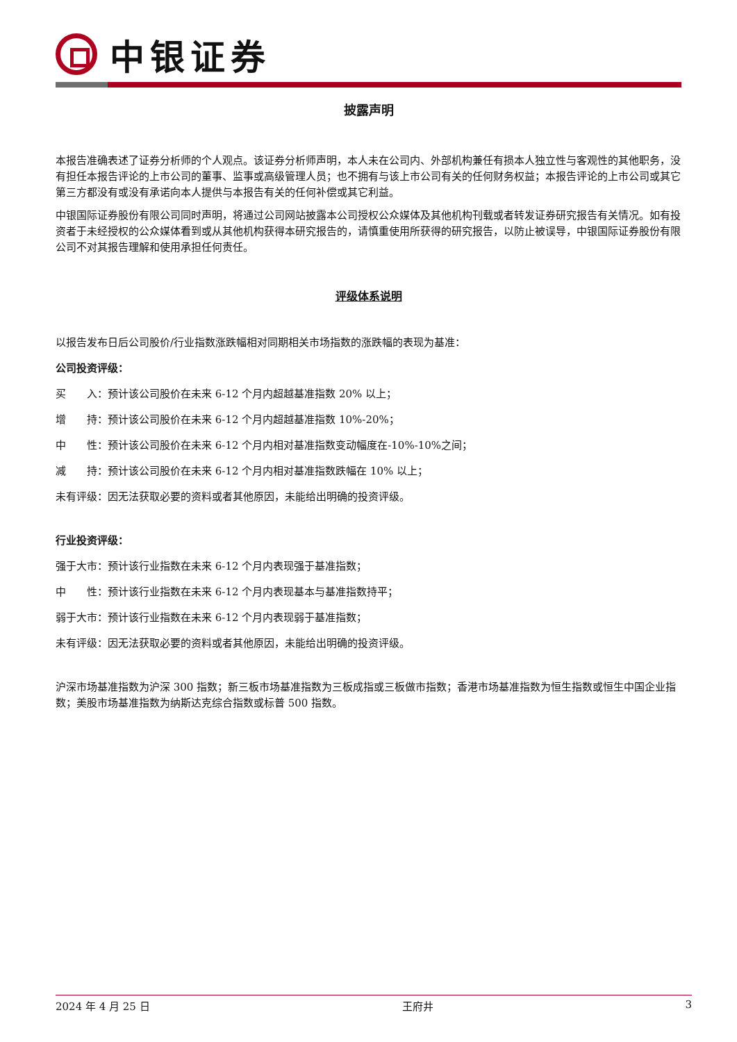中银证券
披露声明
本报告准确表述了证券分析师的个人观点。该证券分析师声明，本人未在公司内、外部机构兼任有损本人独立性与客观性的其他职务，没有担任本报告评论的上市公司的董事、监事或高级管理人员；也不拥有与该上市公司有关的任何财务权益；本报告评论的上市公司或其它第三方都没有或没有承诺向本人提供与本报告有关的任何补偿或其它利益。
中银国际证券股份有限公司同时声明，将通过公司网站披露本公司授权公众媒体及其他机构刊载或者转发证券研究报告有关情况。如有投资者于未经授权的公众媒体看到或从其他机构获得本研究报告的，请慎重使用所获得的研究报告，以防止被误导，中银国际证券股份有限公司不对其报告理解和使用承担任何责任。
评级体系说明
以报告发布日后公司股价/行业指数涨跌幅相对同期相关市场指数的涨跌幅的表现为基准：
公司投资评级：
买　　入：预计该公司股价在未来 6-12 个月内超越基准指数 20% 以上；
增　　持：预计该公司股价在未来 6-12 个月内超越基准指数 10%-20%；
中　　性：预计该公司股价在未来 6-12 个月内相对基准指数变动幅度在-10%-10%之间；
减　　持：预计该公司股价在未来 6-12 个月内相对基准指数跌幅在 10% 以上；
未有评级：因无法获取必要的资料或者其他原因，未能给出明确的投资评级。
行业投资评级：
强于大市：预计该行业指数在未来 6-12 个月内表现强于基准指数；
中　　性：预计该行业指数在未来 6-12 个月内表现基本与基准指数持平；
弱于大市：预计该行业指数在未来 6-12 个月内表现弱于基准指数；
未有评级：因无法获取必要的资料或者其他原因，未能给出明确的投资评级。
沪深市场基准指数为沪深 300 指数；新三板市场基准指数为三板成指或三板做市指数；香港市场基准指数为恒生指数或恒生中国企业指数；美股市场基准指数为纳斯达克综合指数或标普 500 指数。
2024 年 4 月 25 日 王府井 3